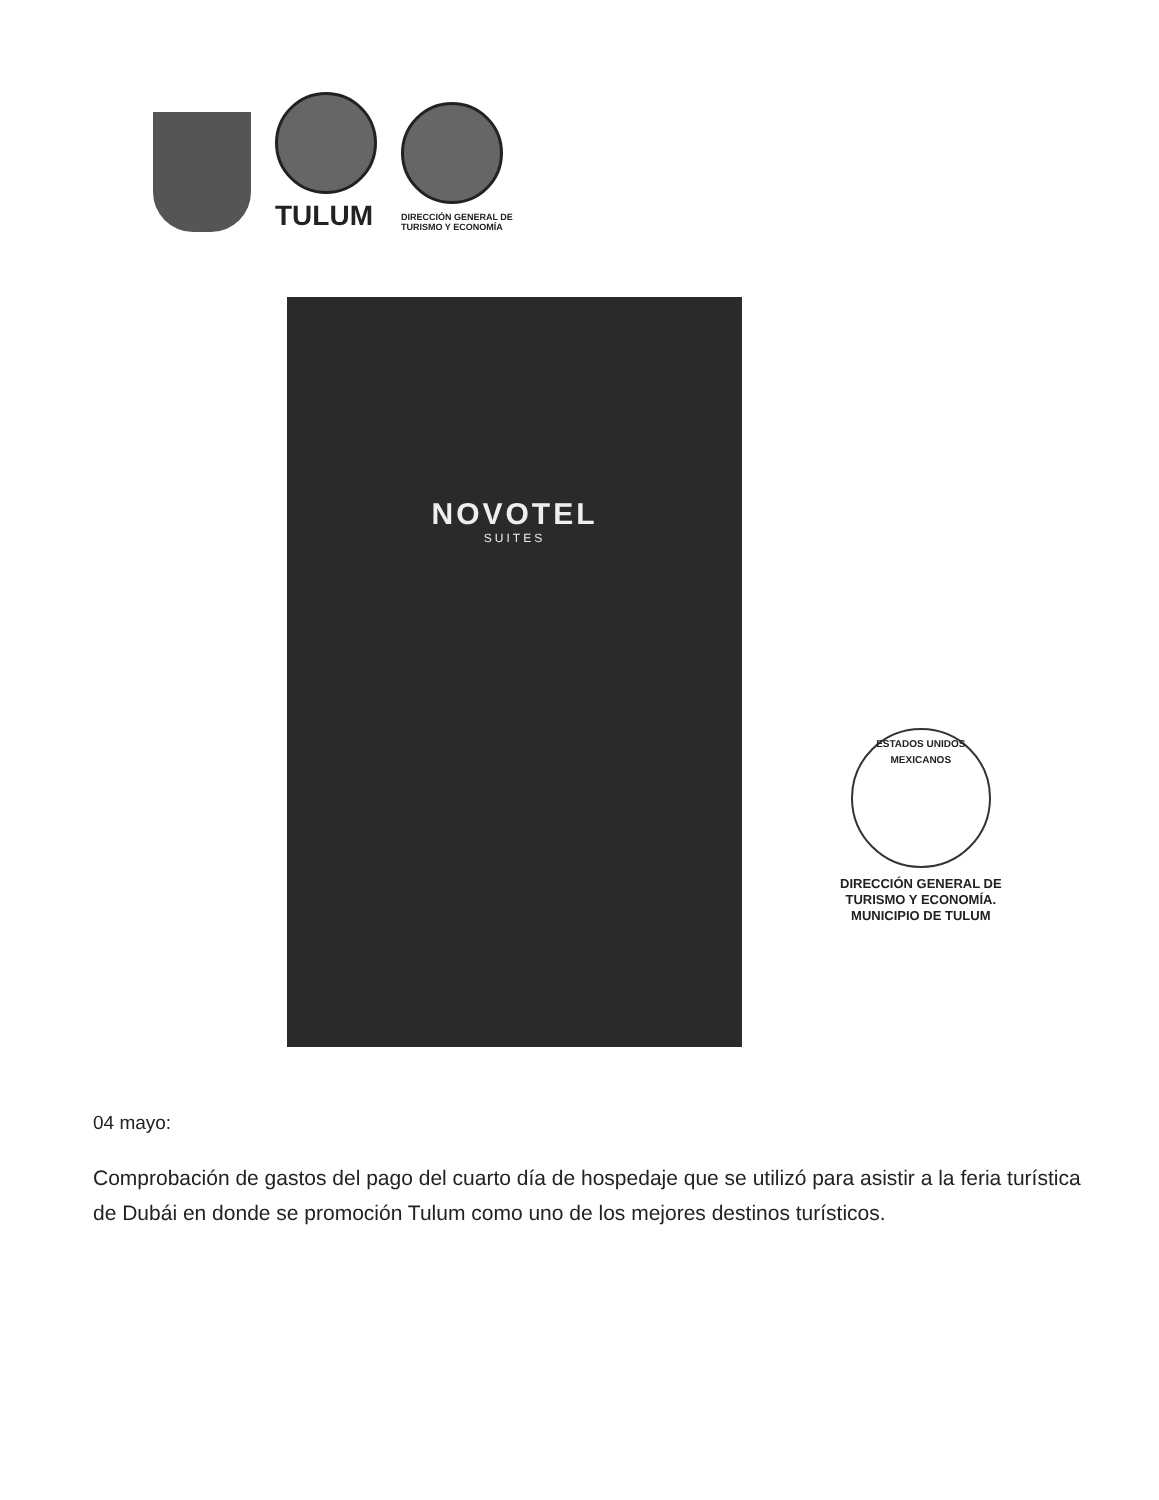TULUM
DIRECCIÓN GENERAL DE
TURISMO Y ECONOMÍA
NOVOTEL
SUITES
ESTADOS UNIDOS MEXICANOS
DIRECCIÓN GENERAL DE
TURISMO Y ECONOMÍA.
MUNICIPIO DE TULUM
04 mayo:
Comprobación de gastos del pago del cuarto día de hospedaje que se utilizó para asistir a la feria turística de Dubái en donde se promoción Tulum como uno de los mejores destinos turísticos.